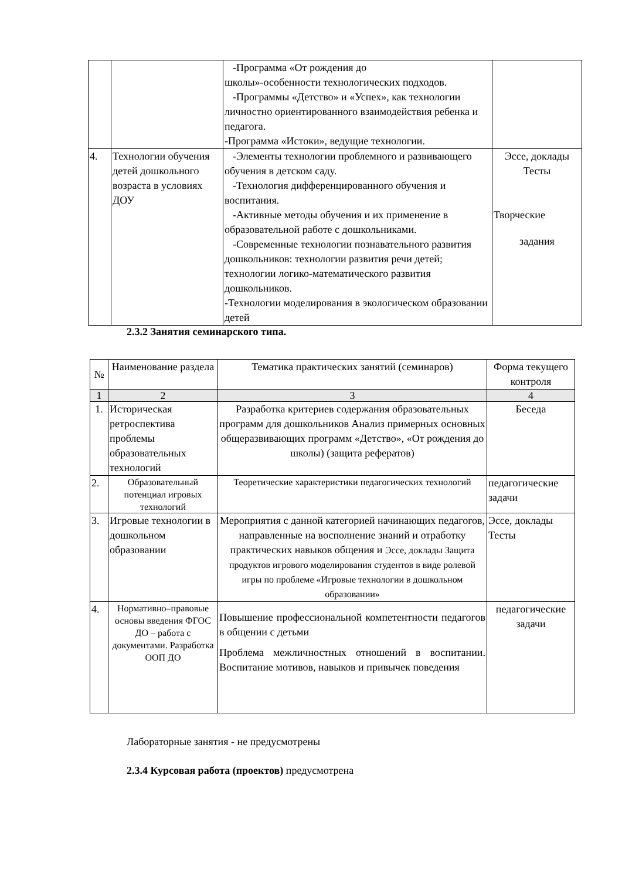| | | -Программа «От рождения до школы»-особенности технологических подходов. -Программы «Детство» и «Успех», как технологии личностно ориентированного взаимодействия ребенка и педагога. -Программа «Истоки», ведущие технологии. | |
| 4. | Технологии обучения детей дошкольного возраста в условиях ДОУ | -Элементы технологии проблемного и развивающего обучения в детском саду. -Технология дифференцированного обучения и воспитания. -Активные методы обучения и их применение в образовательной работе с дошкольниками. -Современные технологии познавательного развития дошкольников: технологии развития речи детей; технологии логико-математического развития дошкольников. -Технологии моделирования в экологическом образовании детей | Эссе, доклады Тесты Творческие задания |
2.3.2 Занятия семинарского типа.
| № | Наименование раздела | Тематика практических занятий (семинаров) | Форма текущего контроля |
| --- | --- | --- | --- |
| 1 | 2 | 3 | 4 |
| 1. | Историческая ретроспектива проблемы образовательных технологий | Разработка критериев содержания образовательных программ для дошкольников Анализ примерных основных общеразвивающих программ «Детство», «От рождения до школы) (защита рефератов) | Беседа |
| 2. | Образовательный потенциал игровых технологий | Теоретические характеристики педагогических технологий | педагогические задачи |
| 3. | Игровые технологии в дошкольном образовании | Мероприятия с данной категорией начинающих педагогов, направленные на восполнение знаний и отработку практических навыков общения и Эссе, доклады Защита продуктов игрового моделирования студентов в виде ролевой игры по проблеме «Игровые технологии в дошкольном образовании» | Эссе, доклады Тесты |
| 4. | Нормативно–правовые основы введения ФГОС ДО – работа с документами. Разработка ООП ДО | Повышение профессиональной компетентности педагогов в общении с детьми Проблема межличностных отношений в воспитании. Воспитание мотивов, навыков и привычек поведения | педагогические задачи |
Лабораторные занятия - не предусмотрены
2.3.4 Курсовая работа (проектов) предусмотрена